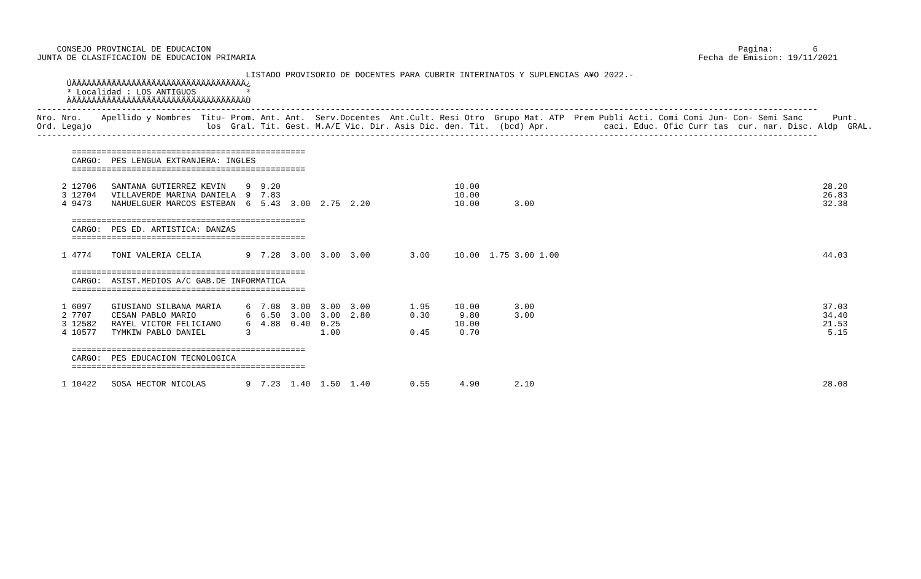CONSEJO PROVINCIAL DE EDUCACION                                                                                                          Pagina:        6
JUNTA DE CLASIFICACION DE EDUCACION PRIMARIA                                                                                         Fecha de Emision: 19/11/2021

                                          LISTADO PROVISORIO DE DOCENTES PARA CUBRIR INTERINATOS Y SUPLENCIAS A¥O 2022.-
      ÚÄÄÄÄÄÄÄÄÄÄÄÄÄÄÄÄÄÄÄÄÄÄÄÄÄÄÄÄÄÄÄÄÄÄÄ¿
      ³ Localidad : LOS ANTIGUOS          ³
      ÀÄÄÄÄÄÄÄÄÄÄÄÄÄÄÄÄÄÄÄÄÄÄÄÄÄÄÄÄÄÄÄÄÄÄÄÙ
-------------------------------------------------------------------------------------------------------------------------------------------------------------
Nro. Nro.    Apellido y Nombres  Titu- Prom. Ant. Ant.  Serv.Docentes  Ant.Cult. Resi Otro  Grupo Mat. ATP  Prem Publi Acti. Comi Comi Jun- Con- Semi Sanc      Punt.
Ord. Legajo                       los  Gral. Tit. Gest. M.A/E Vic. Dir. Asis Dic. den. Tit.  (bcd) Apr.           caci. Educ. Ofic Curr tas  cur. nar. Disc. Aldp  GRAL.
-------------------------------------------------------------------------------------------------------------------------------------------------------------

       ===============================================
       CARGO:  PES LENGUA EXTRANJERA: INGLES
       ===============================================

     2 12706   SANTANA GUTIERREZ KEVIN    9  9.20                                   10.00                                                                     28.20
     3 12704   VILLAVERDE MARINA DANIELA  9  7.83                                   10.00                                                                     26.83
     4 9473    NAHUELGUER MARCOS ESTEBAN  6  5.43  3.00  2.75  2.20                 10.00       3.00                                                          32.38

       ===============================================
       CARGO:  PES ED. ARTISTICA: DANZAS
       ===============================================

     1 4774    TONI VALERIA CELIA         9  7.28  3.00  3.00  3.00        3.00     10.00  1.75 3.00 1.00                                                     44.03

       ===============================================
       CARGO:  ASIST.MEDIOS A/C GAB.DE INFORMATICA
       ===============================================

     1 6097    GIUSIANO SILBANA MARIA     6  7.08  3.00  3.00  3.00        1.95     10.00       3.00                                                          37.03
     2 7707    CESAN PABLO MARIO          6  6.50  3.00  3.00  2.80        0.30      9.80       3.00                                                          34.40
     3 12582   RAYEL VICTOR FELICIANO     6  4.88  0.40  0.25                       10.00                                                                     21.53
     4 10577   TYMKIW PABLO DANIEL        3              1.00              0.45      0.70                                                                      5.15

       ===============================================
       CARGO:  PES EDUCACION TECNOLOGICA
       ===============================================

     1 10422   SOSA HECTOR NICOLAS        9  7.23  1.40  1.50  1.40        0.55      4.90       2.10                                                          28.08